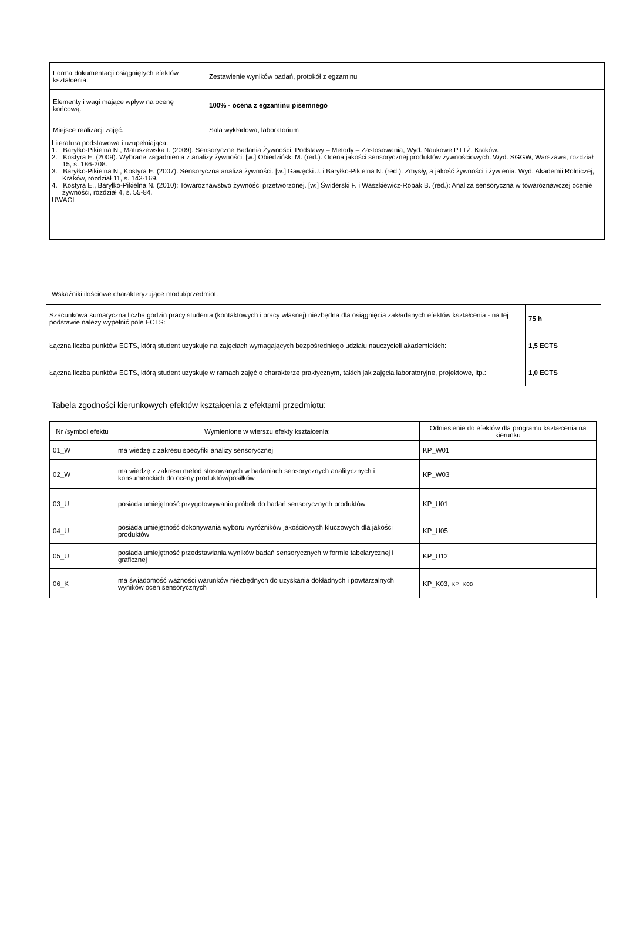| Forma dokumentacji osiągniętych efektów kształcenia: | Zestawienie wyników badań, protokół z egzaminu |
| Elementy i wagi mające wpływ na ocenę końcową: | 100% - ocena z egzaminu pisemnego |
| Miejsce realizacji zajęć: | Sala wykładowa, laboratorium |
| Literatura podstawowa i uzupełniająca: 1. Baryłko-Pikielna N., Matuszewska I. (2009): Sensoryczne Badania Żywności. Podstawy – Metody – Zastosowania, Wyd. Naukowe PTTŻ, Kraków. 2. Kostyra E. (2009): Wybrane zagadnienia z analizy żywności. [w:] Obiedziński M. (red.): Ocena jakości sensorycznej produktów żywnościowych. Wyd. SGGW, Warszawa, rozdział 15, s. 186-208. 3. Baryłko-Pikielna N., Kostyra E. (2007): Sensoryczna analiza żywności. [w:] Gawęcki J. i Baryłko-Pikielna N. (red.): Zmysły, a jakość żywności i żywienia. Wyd. Akademii Rolniczej, Kraków, rozdział 11, s. 143-169. 4. Kostyra E., Baryłko-Pikielna N. (2010): Towaroznawstwo żywności przetworzonej. [w:] Świderski F. i Waszkiewicz-Robak B. (red.): Analiza sensoryczna w towaroznawczej ocenie żywności, rozdział 4, s. 55-84. | |
| UWAGI | |
Wskaźniki ilościowe charakteryzujące moduł/przedmiot:
| Szacunkowa sumaryczna liczba godzin pracy studenta (kontaktowych i pracy własnej) niezbędna dla osiągnięcia zakładanych efektów kształcenia - na tej podstawie należy wypełnić pole ECTS: | 75 h |
| Łączna liczba punktów ECTS, którą student uzyskuje na zajęciach wymagających bezpośredniego udziału nauczycieli akademickich: | 1,5 ECTS |
| Łączna liczba punktów ECTS, którą student uzyskuje w ramach zajęć o charakterze praktycznym, takich jak zajęcia laboratoryjne, projektowe, itp.: | 1,0 ECTS |
Tabela zgodności kierunkowych efektów kształcenia z efektami przedmiotu:
| Nr /symbol efektu | Wymienione w wierszu efekty kształcenia: | Odniesienie do efektów dla programu kształcenia na kierunku |
| --- | --- | --- |
| 01_W | ma wiedzę z zakresu specyfiki analizy sensorycznej | KP_W01 |
| 02_W | ma wiedzę z zakresu metod stosowanych w badaniach sensorycznych analitycznych i konsumenckich do oceny produktów/posiłków | KP_W03 |
| 03_U | posiada umiejętność przygotowywania próbek do badań sensorycznych produktów | KP_U01 |
| 04_U | posiada umiejętność dokonywania wyboru wyróżników jakościowych kluczowych dla jakości produktów | KP_U05 |
| 05_U | posiada umiejętność przedstawiania wyników badań sensorycznych w formie tabelarycznej i graficznej | KP_U12 |
| 06_K | ma świadomość ważności warunków niezbędnych do uzyskania dokładnych i powtarzalnych wyników ocen sensorycznych | KP_K03, KP_K08 |